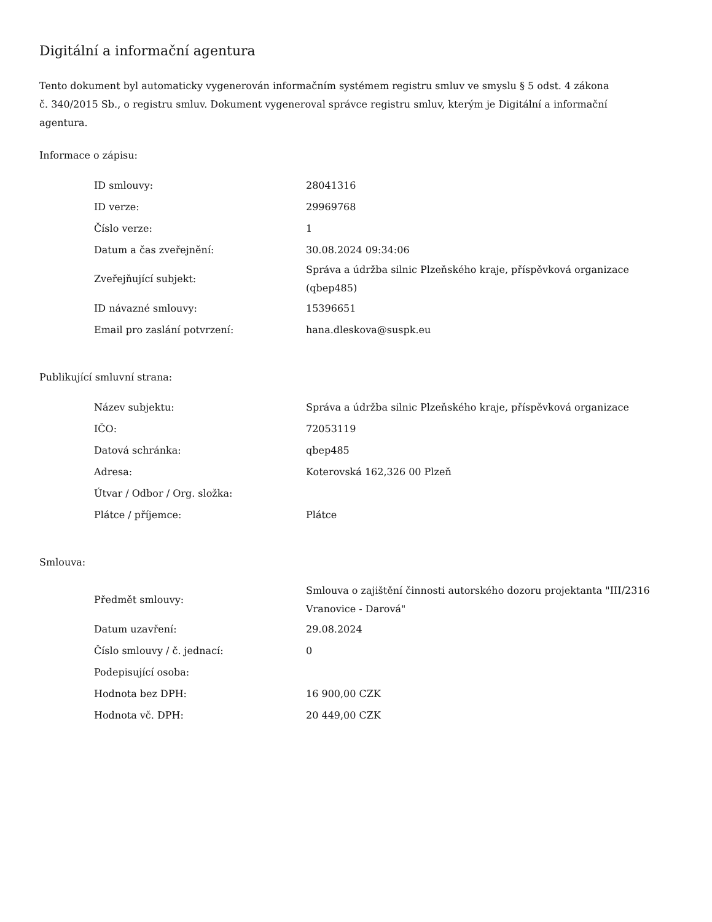Digitální a informační agentura
Tento dokument byl automaticky vygenerován informačním systémem registru smluv ve smyslu § 5 odst. 4 zákona
č. 340/2015 Sb., o registru smluv. Dokument vygeneroval správce registru smluv, kterým je Digitální a informační agentura.
Informace o zápisu:
| ID smlouvy: | 28041316 |
| ID verze: | 29969768 |
| Číslo verze: | 1 |
| Datum a čas zveřejnění: | 30.08.2024 09:34:06 |
| Zveřejňující subjekt: | Správa a údržba silnic Plzeňského kraje, příspěvková organizace (qbep485) |
| ID návazné smlouvy: | 15396651 |
| Email pro zaslání potvrzení: | hana.dleskova@suspk.eu |
Publikující smluvní strana:
| Název subjektu: | Správa a údržba silnic Plzeňského kraje, příspěvková organizace |
| IČO: | 72053119 |
| Datová schránka: | qbep485 |
| Adresa: | Koterovská 162,326 00 Plzeň |
| Útvar / Odbor / Org. složka: | |
| Plátce / příjemce: | Plátce |
Smlouva:
| Předmět smlouvy: | Smlouva o zajištění činnosti autorského dozoru projektanta "III/2316 Vranovice - Darová" |
| Datum uzavření: | 29.08.2024 |
| Číslo smlouvy / č. jednací: | 0 |
| Podepisující osoba: | |
| Hodnota bez DPH: | 16 900,00 CZK |
| Hodnota vč. DPH: | 20 449,00 CZK |